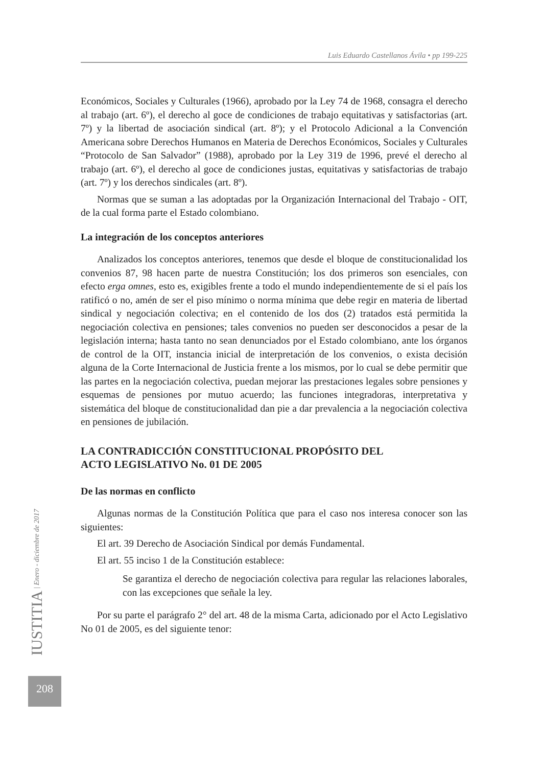Luis Eduardo Castellanos Ávila • pp 199-225
Económicos, Sociales y Culturales (1966), aprobado por la Ley 74 de 1968, consagra el derecho al trabajo (art. 6º), el derecho al goce de condiciones de trabajo equitativas y satisfactorias (art. 7º) y la libertad de asociación sindical (art. 8º); y el Protocolo Adicional a la Convención Americana sobre Derechos Humanos en Materia de Derechos Económicos, Sociales y Culturales “Protocolo de San Salvador” (1988), aprobado por la Ley 319 de 1996, prevé el derecho al trabajo (art. 6º), el derecho al goce de condiciones justas, equitativas y satisfactorias de trabajo (art. 7º) y los derechos sindicales (art. 8º).
Normas que se suman a las adoptadas por la Organización Internacional del Trabajo - OIT, de la cual forma parte el Estado colombiano.
La integración de los conceptos anteriores
Analizados los conceptos anteriores, tenemos que desde el bloque de constitucionalidad los convenios 87, 98 hacen parte de nuestra Constitución; los dos primeros son esenciales, con efecto erga omnes, esto es, exigibles frente a todo el mundo independientemente de si el país los ratificó o no, amén de ser el piso mínimo o norma mínima que debe regir en materia de libertad sindical y negociación colectiva; en el contenido de los dos (2) tratados está permitida la negociación colectiva en pensiones; tales convenios no pueden ser desconocidos a pesar de la legislación interna; hasta tanto no sean denunciados por el Estado colombiano, ante los órganos de control de la OIT, instancia inicial de interpretación de los convenios, o exista decisión alguna de la Corte Internacional de Justicia frente a los mismos, por lo cual se debe permitir que las partes en la negociación colectiva, puedan mejorar las prestaciones legales sobre pensiones y esquemas de pensiones por mutuo acuerdo; las funciones integradoras, interpretativa y sistemática del bloque de constitucionalidad dan pie a dar prevalencia a la negociación colectiva en pensiones de jubilación.
LA CONTRADICCIÓN CONSTITUCIONAL PROPÓSITO DEL
ACTO LEGISLATIVO No. 01 DE 2005
De las normas en conflicto
Algunas normas de la Constitución Política que para el caso nos interesa conocer son las siguientes:
El art. 39 Derecho de Asociación Sindical por demás Fundamental.
El art. 55 inciso 1 de la Constitución establece:
Se garantiza el derecho de negociación colectiva para regular las relaciones laborales, con las excepciones que señale la ley.
Por su parte el parágrafo 2° del art. 48 de la misma Carta, adicionado por el Acto Legislativo No 01 de 2005, es del siguiente tenor:
IUSTITIA | Enero - diciembre de 2017
208